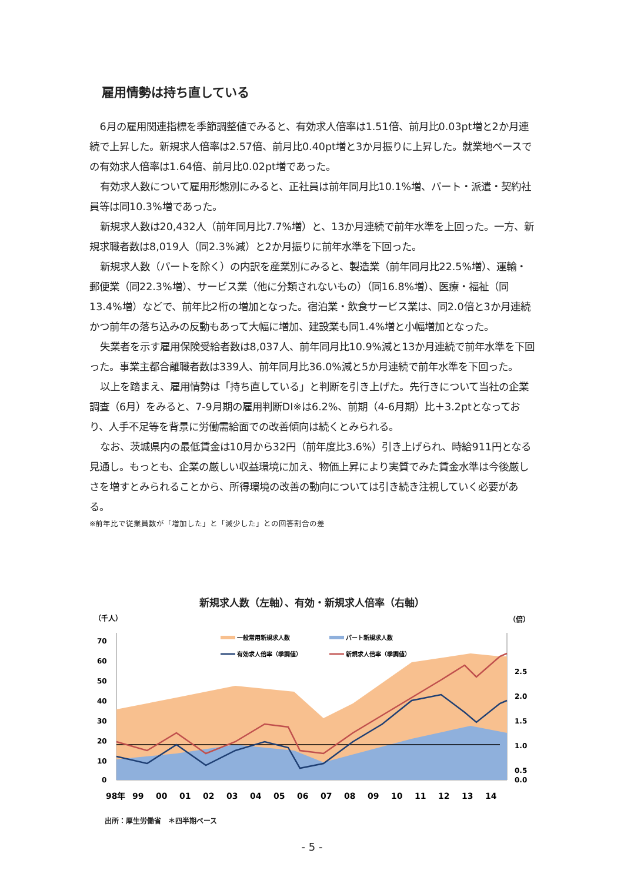雇用情勢は持ち直している
6月の雇用関連指標を季節調整値でみると、有効求人倍率は1.51倍、前月比0.03pt増と2か月連続で上昇した。新規求人倍率は2.57倍、前月比0.40pt増と3か月振りに上昇した。就業地ベースでの有効求人倍率は1.64倍、前月比0.02pt増であった。
有効求人数について雇用形態別にみると、正社員は前年同月比10.1%増、パート・派遣・契約社員等は同10.3%増であった。
新規求人数は20,432人（前年同月比7.7%増）と、13か月連続で前年水準を上回った。一方、新規求職者数は8,019人（同2.3%減）と2か月振りに前年水準を下回った。
新規求人数（パートを除く）の内訳を産業別にみると、製造業（前年同月比22.5%増）、運輸・郵便業（同22.3%増）、サービス業（他に分類されないもの）（同16.8%増）、医療・福祉（同13.4%増）などで、前年比2桁の増加となった。宿泊業・飲食サービス業は、同2.0倍と3か月連続かつ前年の落ち込みの反動もあって大幅に増加、建設業も同1.4%増と小幅増加となった。
失業者を示す雇用保険受給者数は8,037人、前年同月比10.9%減と13か月連続で前年水準を下回った。事業主都合離職者数は339人、前年同月比36.0%減と5か月連続で前年水準を下回った。
以上を踏まえ、雇用情勢は「持ち直している」と判断を引き上げた。先行きについて当社の企業調査（6月）をみると、7-9月期の雇用判断DI※は6.2%、前期（4-6月期）比＋3.2ptとなっており、人手不足等を背景に労働需給面での改善傾向は続くとみられる。
なお、茨城県内の最低賃金は10月から32円（前年度比3.6%）引き上げられ、時給911円となる見通し。もっとも、企業の厳しい収益環境に加え、物価上昇により実質でみた賃金水準は今後厳しさを増すとみられることから、所得環境の改善の動向については引き続き注視していく必要がある。
※前年比で従業員数が「増加した」と「減少した」との回答割合の差
新規求人数（左軸）、有効・新規求人倍率（右軸）
（千人）
（倍）
70
60
50
40
30
20
10
0
2.5
2.0
1.5
1.0
0.5
0.0
一般常用新規求人数
パート新規求人数
有効求人倍率（季調値）
新規求人倍率（季調値）
98年99000102030405060708091011121314
15 16 17 18 19 20 21 22
出所：厚生労働省　＊四半期ベース
- 5 -